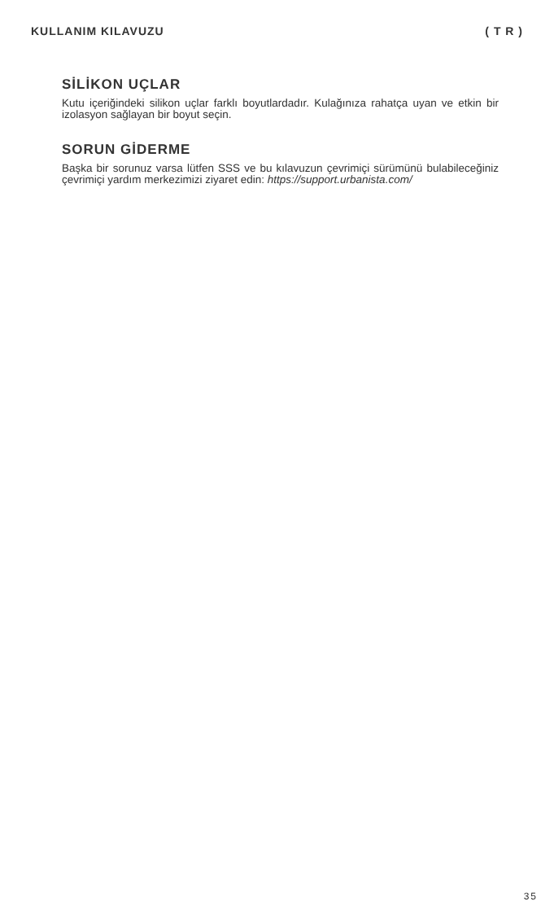KULLANIM KILAVUZU ( T R )
SİLİKON UÇLAR
Kutu içeriğindeki silikon uçlar farklı boyutlardadır. Kulağınıza rahatça uyan ve etkin bir izolasyon sağlayan bir boyut seçin.
SORUN GİDERME
Başka bir sorunuz varsa lütfen SSS ve bu kılavuzun çevrimiçi sürümünü bulabileceğiniz çevrimiçi yardım merkezimizi ziyaret edin: https://support.urbanista.com/
35